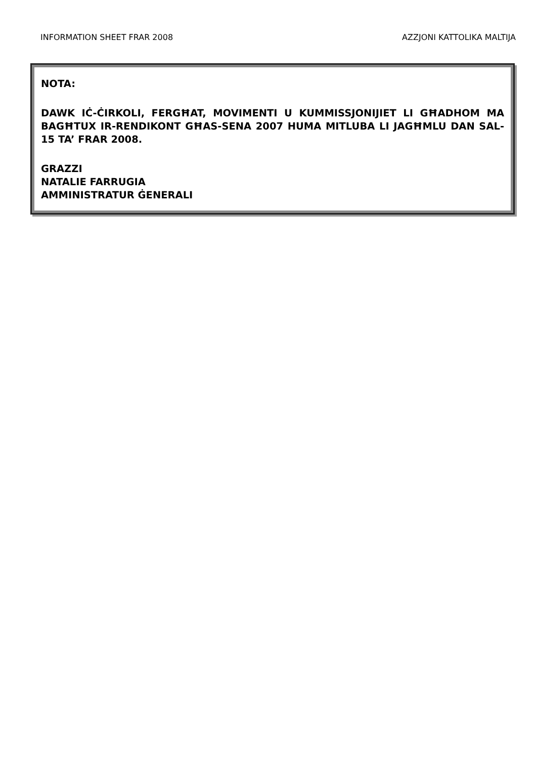INFORMATION SHEET FRAR 2008 AZZJONI KATTOLIKA MALTIJA
NOTA:
DAWK IĊ-ĊIRKOLI, FERGĦAT, MOVIMENTI U KUMMISSJONIJIET LI GĦADHOM MA BAGĦTUX IR-RENDIKONT GĦAS-SENA 2007 HUMA MITLUBA LI JAGĦMLU DAN SAL-15 TA’ FRAR 2008.
GRAZZI
NATALIE FARRUGIA
AMMINISTRATUR ĠENERALI